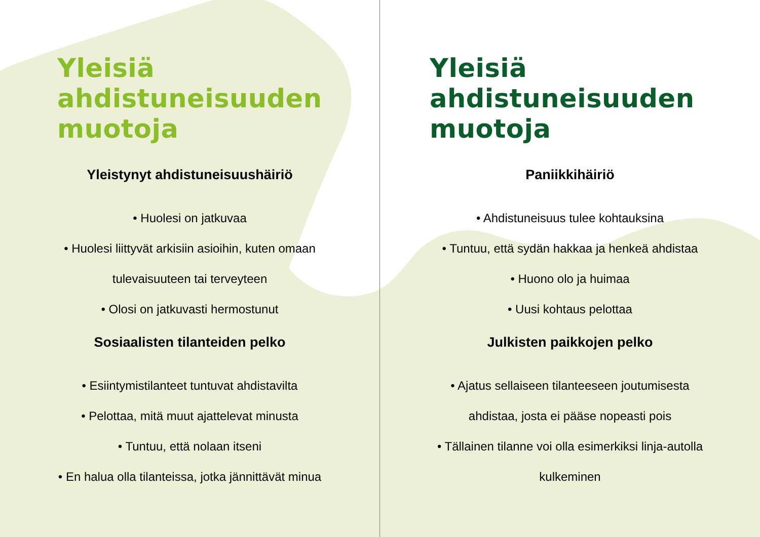Yleisiä
ahdistuneisuuden
muotoja
Yleistynyt ahdistuneisuushäiriö
• Huolesi on jatkuvaa
• Huolesi liittyvät arkisiin asioihin, kuten omaan
tulevaisuuteen tai terveyteen
• Olosi on jatkuvasti hermostunut
Sosiaalisten tilanteiden pelko
• Esiintymistilanteet tuntuvat ahdistavilta
• Pelottaa, mitä muut ajattelevat minusta
• Tuntuu, että nolaan itseni
• En halua olla tilanteissa, jotka jännittävät minua
Yleisiä
ahdistuneisuuden
muotoja
Paniikkihäiriö
• Ahdistuneisuus tulee kohtauksina
• Tuntuu, että sydän hakkaa ja henkeä ahdistaa
• Huono olo ja huimaa
• Uusi kohtaus pelottaa
Julkisten paikkojen pelko
• Ajatus sellaiseen tilanteeseen joutumisesta
ahdistaa, josta ei pääse nopeasti pois
• Tällainen tilanne voi olla esimerkiksi linja-autolla
kulkeminen